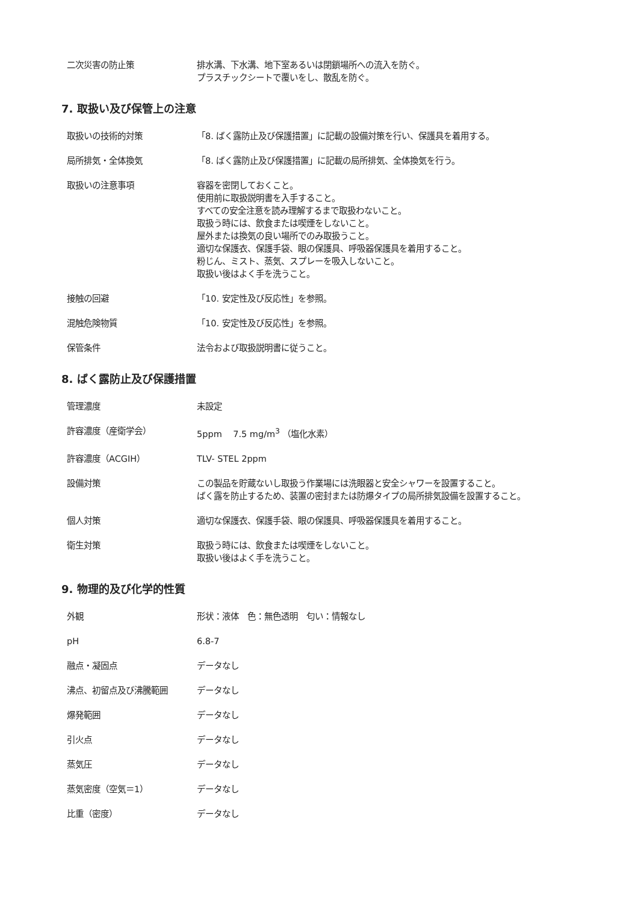二次災害の防止策 排水溝、下水溝、地下室あるいは閉鎖場所への流入を防ぐ。
プラスチックシートで覆いをし、散乱を防ぐ。
7. 取扱い及び保管上の注意
取扱いの技術的対策 「8. ばく露防止及び保護措置」に記載の設備対策を行い、保護具を着用する。
局所排気・全体換気 「8. ばく露防止及び保護措置」に記載の局所排気、全体換気を行う。
取扱いの注意事項 容器を密閉しておくこと。
使用前に取扱説明書を入手すること。
すべての安全注意を読み理解するまで取扱わないこと。
取扱う時には、飲食または喫煙をしないこと。
屋外または換気の良い場所でのみ取扱うこと。
適切な保護衣、保護手袋、眼の保護具、呼吸器保護具を着用すること。
粉じん、ミスト、蒸気、スプレーを吸入しないこと。
取扱い後はよく手を洗うこと。
接触の回避 「10. 安定性及び反応性」を参照。
混触危険物質 「10. 安定性及び反応性」を参照。
保管条件 法令および取扱説明書に従うこと。
8. ばく露防止及び保護措置
管理濃度 未設定
許容濃度（産衛学会） 5ppm 7.5 mg/m<sup>3</sup> （塩化水素）
許容濃度（ACGIH） TLV- STEL 2ppm
設備対策 この製品を貯蔵ないし取扱う作業場には洗眼器と安全シャワーを設置すること。
ばく露を防止するため、装置の密封または防爆タイプの局所排気設備を設置すること。
個人対策 適切な保護衣、保護手袋、眼の保護具、呼吸器保護具を着用すること。
衛生対策 取扱う時には、飲食または喫煙をしないこと。
取扱い後はよく手を洗うこと。
9. 物理的及び化学的性質
外観 形状：液体　色：無色透明　匂い：情報なし
pH 6.8-7
融点・凝固点 データなし
沸点、初留点及び沸騰範囲 データなし
爆発範囲 データなし
引火点 データなし
蒸気圧 データなし
蒸気密度（空気＝1） データなし
比重（密度） データなし